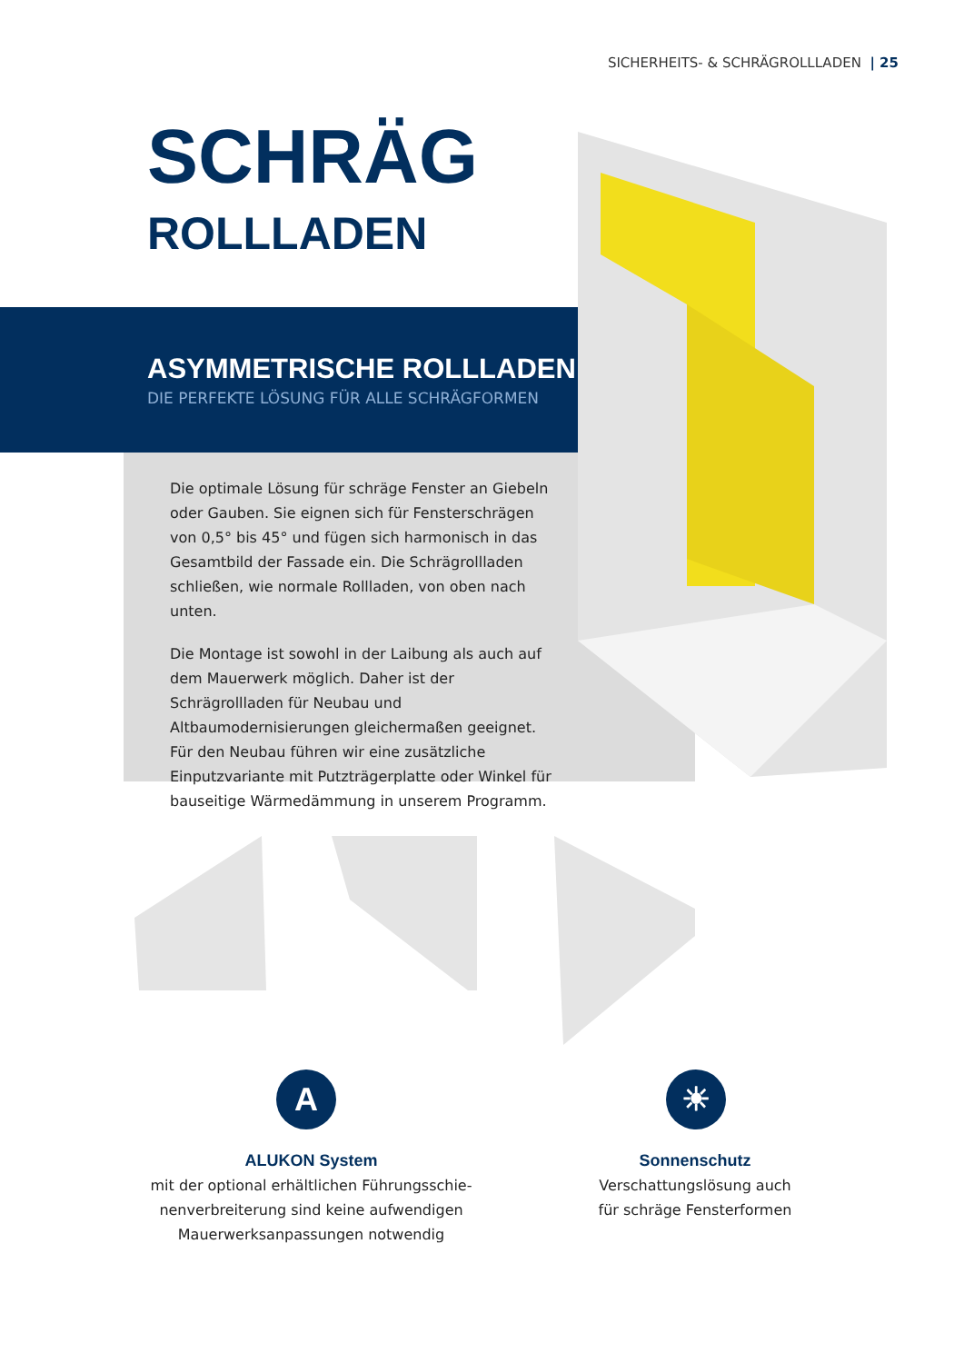SICHERHEITS- & SCHRÄGROLLLADEN | 25
SCHRÄG
ROLLLADEN
ASYMMETRISCHE ROLLLADEN
DIE PERFEKTE LÖSUNG FÜR ALLE SCHRÄGFORMEN
Die optimale Lösung für schräge Fenster an Giebeln oder Gauben. Sie eignen sich für Fensterschrägen von 0,5° bis 45° und fügen sich harmonisch in das Gesamtbild der Fassade ein. Die Schrägrollladen schließen, wie normale Rollladen, von oben nach unten.
Die Montage ist sowohl in der Laibung als auch auf dem Mauerwerk möglich. Daher ist der Schrägrollladen für Neubau und Altbaumodernisierungen gleichermaßen geeignet. Für den Neubau führen wir eine zusätzliche Einputzvariante mit Putzträgerplatte oder Winkel für bauseitige Wärmedämmung in unserem Programm.
A ☀
ALUKON System
mit der optional erhältlichen Führungsschie-
nenverbreiterung sind keine aufwendigen
Mauerwerksanpassungen notwendig
Sonnenschutz
Verschattungslösung auch
für schräge Fensterformen